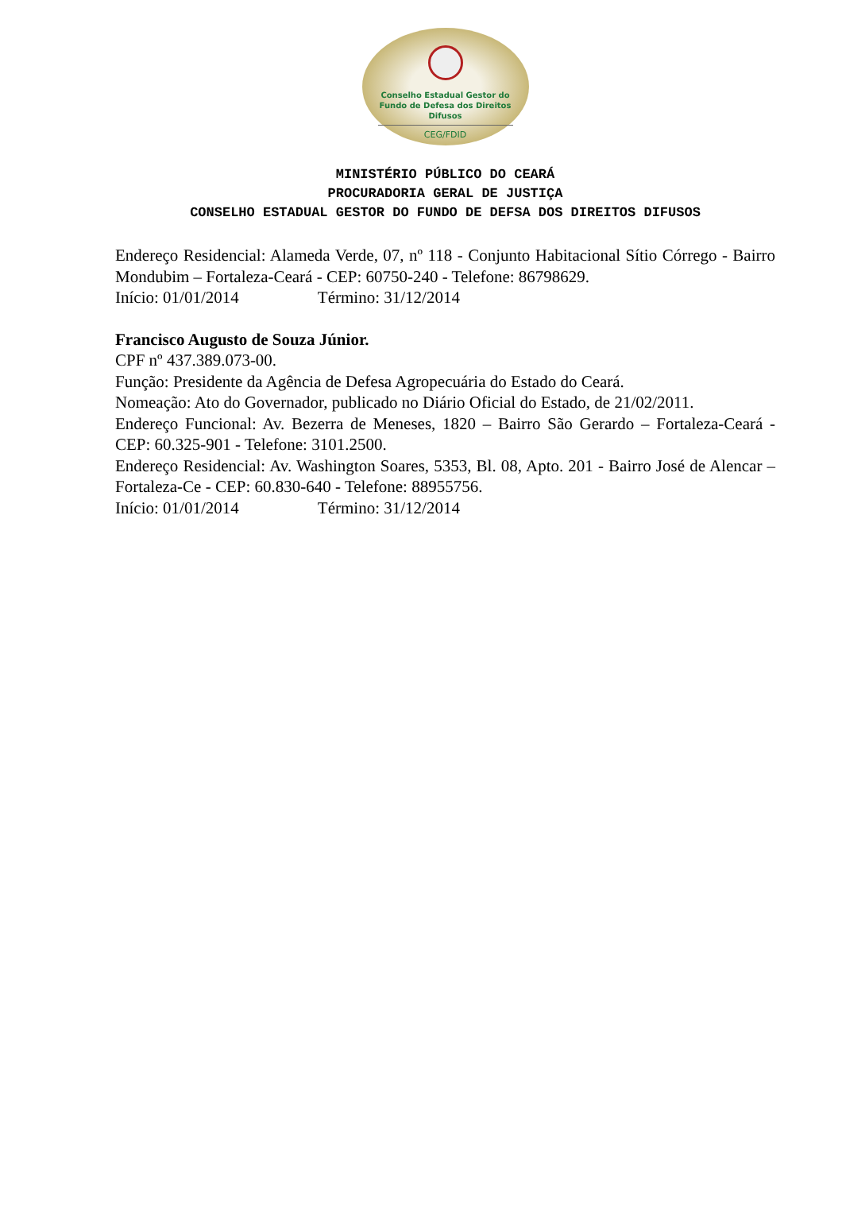Conselho Estadual Gestor do
Fundo de Defesa dos Direitos Difusos
CEG/FDID
MINISTÉRIO PÚBLICO DO CEARÁ
PROCURADORIA GERAL DE JUSTIÇA
CONSELHO ESTADUAL GESTOR DO FUNDO DE DEFSA DOS DIREITOS DIFUSOS
Endereço Residencial: Alameda Verde, 07, nº 118 - Conjunto Habitacional Sítio Córrego - Bairro Mondubim – Fortaleza-Ceará - CEP: 60750-240 - Telefone: 86798629.
Início: 01/01/2014 Término: 31/12/2014
Francisco Augusto de Souza Júnior.
CPF nº 437.389.073-00.
Função: Presidente da Agência de Defesa Agropecuária do Estado do Ceará.
Nomeação: Ato do Governador, publicado no Diário Oficial do Estado, de 21/02/2011.
Endereço Funcional: Av. Bezerra de Meneses, 1820 – Bairro São Gerardo – Fortaleza-Ceará - CEP: 60.325-901 - Telefone: 3101.2500.
Endereço Residencial: Av. Washington Soares, 5353, Bl. 08, Apto. 201 - Bairro José de Alencar – Fortaleza-Ce - CEP: 60.830-640 - Telefone: 88955756.
Início: 01/01/2014 Término: 31/12/2014